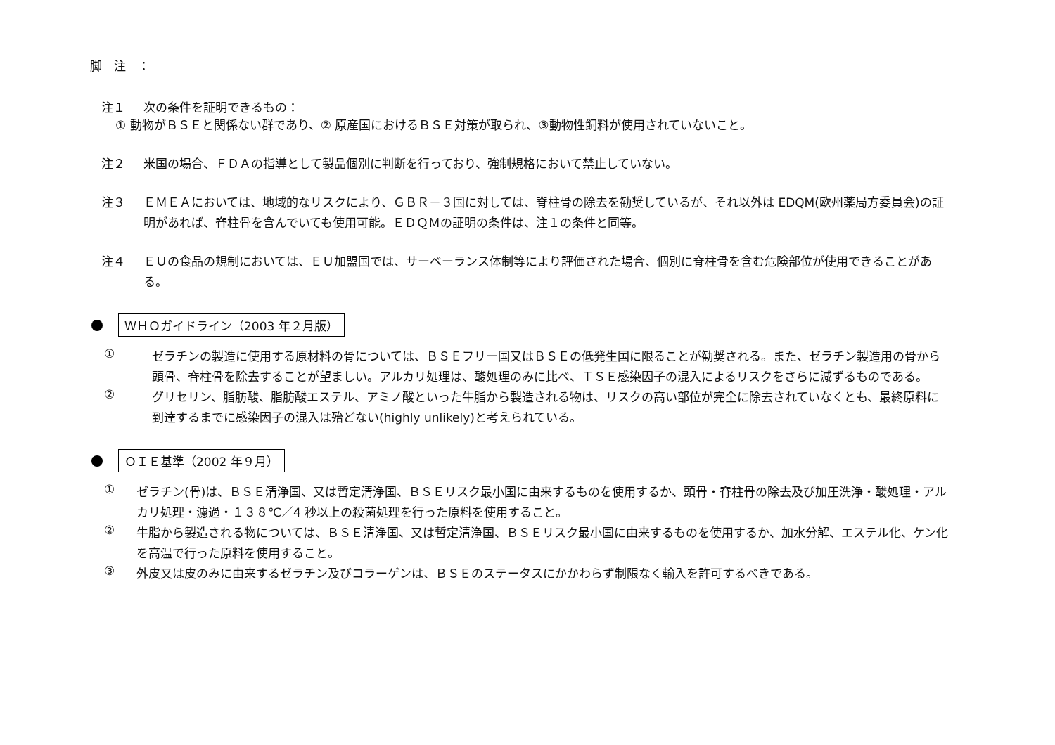脚　注　：
注１
次の条件を証明できるもの：
① 動物がＢＳＥと関係ない群であり、② 原産国におけるＢＳＥ対策が取られ、③動物性飼料が使用されていないこと。
注２
米国の場合、ＦＤＡの指導として製品個別に判断を行っており、強制規格において禁止していない。
注３
ＥＭＥＡにおいては、地域的なリスクにより、ＧＢＲ－３国に対しては、脊柱骨の除去を勧奨しているが、それ以外は EDQM(欧州薬局方委員会)の証明があれば、脊柱骨を含んでいても使用可能。ＥＤＱＭの証明の条件は、注１の条件と同等。
注４
ＥＵの食品の規制においては、ＥＵ加盟国では、サーベーランス体制等により評価された場合、個別に脊柱骨を含む危険部位が使用できることがある。
ＷＨＯガイドライン（2003 年２月版）
①
ゼラチンの製造に使用する原材料の骨については、ＢＳＥフリー国又はＢＳＥの低発生国に限ることが勧奨される。また、ゼラチン製造用の骨から頭骨、脊柱骨を除去することが望ましい。アルカリ処理は、酸処理のみに比べ、ＴＳＥ感染因子の混入によるリスクをさらに減ずるものである。
②
グリセリン、脂肪酸、脂肪酸エステル、アミノ酸といった牛脂から製造される物は、リスクの高い部位が完全に除去されていなくとも、最終原料に到達するまでに感染因子の混入は殆どない(highly unlikely)と考えられている。
ＯＩＥ基準（2002 年９月）
①
ゼラチン(骨)は、ＢＳＥ清浄国、又は暫定清浄国、ＢＳＥリスク最小国に由来するものを使用するか、頭骨・脊柱骨の除去及び加圧洗浄・酸処理・アルカリ処理・濾過・１３８℃／4 秒以上の殺菌処理を行った原料を使用すること。
②
牛脂から製造される物については、ＢＳＥ清浄国、又は暫定清浄国、ＢＳＥリスク最小国に由来するものを使用するか、加水分解、エステル化、ケン化を高温で行った原料を使用すること。
③
外皮又は皮のみに由来するゼラチン及びコラーゲンは、ＢＳＥのステータスにかかわらず制限なく輸入を許可するべきである。